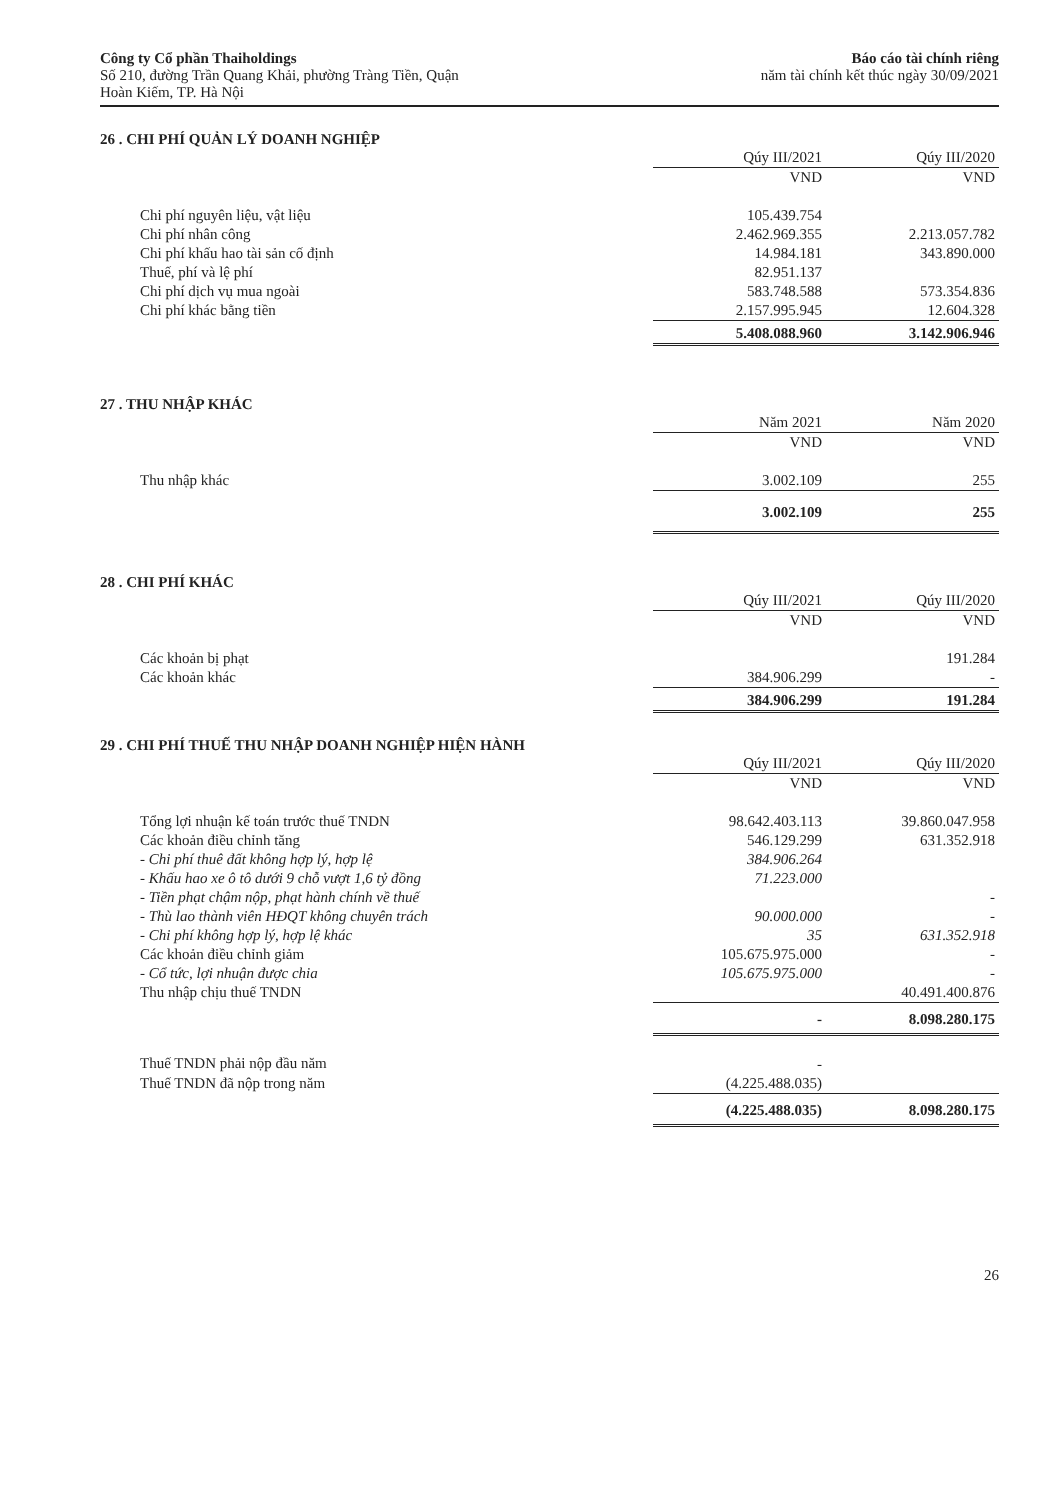Công ty Cổ phần Thaiholdings
Số 210, đường Trần Quang Khải, phường Tràng Tiền, Quận
Hoàn Kiếm, TP. Hà Nội
Báo cáo tài chính riêng
năm tài chính kết thúc ngày 30/09/2021
26 . CHI PHÍ QUẢN LÝ DOANH NGHIỆP
| | Qúy III/2021 | Qúy III/2020 |
| --- | --- | --- |
| | VND | VND |
| Chi phí nguyên liệu, vật liệu | 105.439.754 | |
| Chi phí nhân công | 2.462.969.355 | 2.213.057.782 |
| Chi phí khấu hao tài sản cố định | 14.984.181 | 343.890.000 |
| Thuế, phí và lệ phí | 82.951.137 | |
| Chi phí dịch vụ mua ngoài | 583.748.588 | 573.354.836 |
| Chi phí khác bằng tiền | 2.157.995.945 | 12.604.328 |
| | 5.408.088.960 | 3.142.906.946 |
27 . THU NHẬP KHÁC
| | Năm 2021 | Năm 2020 |
| --- | --- | --- |
| | VND | VND |
| Thu nhập khác | 3.002.109 | 255 |
| | 3.002.109 | 255 |
28 . CHI PHÍ KHÁC
| | Qúy III/2021 | Qúy III/2020 |
| --- | --- | --- |
| | VND | VND |
| Các khoản bị phạt | | 191.284 |
| Các khoản khác | 384.906.299 | - |
| | 384.906.299 | 191.284 |
29 . CHI PHÍ THUẾ THU NHẬP DOANH NGHIỆP HIỆN HÀNH
| | Qúy III/2021 | Qúy III/2020 |
| --- | --- | --- |
| | VND | VND |
| Tổng lợi nhuận kế toán trước thuế TNDN | 98.642.403.113 | 39.860.047.958 |
| Các khoản điều chỉnh tăng | 546.129.299 | 631.352.918 |
| - Chi phí thuê đất không hợp lý, hợp lệ | 384.906.264 | |
| - Khấu hao xe ô tô dưới 9 chỗ vượt 1,6 tỷ đồng | 71.223.000 | |
| - Tiền phạt chậm nộp, phạt hành chính về thuế | | - |
| - Thù lao thành viên HĐQT không chuyên trách | 90.000.000 | - |
| - Chi phí không hợp lý, hợp lệ khác | 35 | 631.352.918 |
| Các khoản điều chỉnh giảm | 105.675.975.000 | - |
| - Cổ tức, lợi nhuận được chia | 105.675.975.000 | - |
| Thu nhập chịu thuế TNDN | | 40.491.400.876 |
| | - | 8.098.280.175 |
| Thuế TNDN phải nộp đầu năm | - | |
| Thuế TNDN đã nộp trong năm | (4.225.488.035) | |
| | (4.225.488.035) | 8.098.280.175 |
26